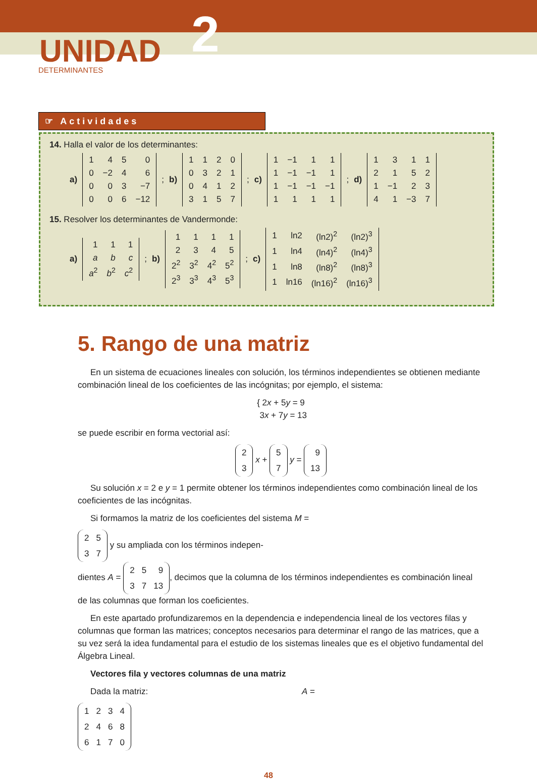UNIDAD 2
DETERMINANTES
☞ Actividades
14. Halla el valor de los determinantes:
a)
| 1 | 4 | 5 | 0 |
| 0 | −2 | 4 | 6 |
| 0 | 0 | 3 | −7 |
| 0 | 0 | 6 | −12 |
; b)
| 1 | 1 | 2 | 0 |
| 0 | 3 | 2 | 1 |
| 0 | 4 | 1 | 2 |
| 3 | 1 | 5 | 7 |
; c)
| 1 | −1 | 1 | 1 |
| 1 | −1 | −1 | 1 |
| 1 | −1 | −1 | −1 |
| 1 | 1 | 1 | 1 |
; d)
| 1 | 3 | 1 | 1 |
| 2 | 1 | 5 | 2 |
| 1 | −1 | 2 | 3 |
| 4 | 1 | −3 | 7 |
15. Resolver los determinantes de Vandermonde:
a)
| 1 | 1 | 1 |
| a | b | c |
| a<sup>2</sup> | b<sup>2</sup> | c<sup>2</sup> |
; b)
| 1 | 1 | 1 | 1 |
| 2 | 3 | 4 | 5 |
| 2<sup>2</sup> | 3<sup>2</sup> | 4<sup>2</sup> | 5<sup>2</sup> |
| 2<sup>3</sup> | 3<sup>3</sup> | 4<sup>3</sup> | 5<sup>3</sup> |
; c)
| 1 | ln2 | (ln2)<sup>2</sup> | (ln2)<sup>3</sup> |
| 1 | ln4 | (ln4)<sup>2</sup> | (ln4)<sup>3</sup> |
| 1 | ln8 | (ln8)<sup>2</sup> | (ln8)<sup>3</sup> |
| 1 | ln16 | (ln16)<sup>2</sup> | (ln16)<sup>3</sup> |
5. Rango de una matriz
En un sistema de ecuaciones lineales con solución, los términos independientes se obtienen mediante combinación lineal de los coeficientes de las incógnitas; por ejemplo, el sistema:
{ 2x + 5y = 9
3x + 7y = 13
se puede escribir en forma vectorial así:
| 2 |
| 3 |
x +
| 5 |
| 7 |
y =
| 9 |
| 13 |
Su solución x = 2 e y = 1 permite obtener los términos independientes como combinación lineal de los coeficientes de las incógnitas.
Si formamos la matriz de los coeficientes del sistema M =
| 2 | 5 |
| 3 | 7 |
y su ampliada con los términos indepen-
dientes A =
| 2 | 5 | 9 |
| 3 | 7 | 13 |
, decimos que la columna de los términos independientes es combinación lineal de las columnas que forman los coeficientes.
En este apartado profundizaremos en la dependencia e independencia lineal de los vectores filas y columnas que forman las matrices; conceptos necesarios para determinar el rango de las matrices, que a su vez será la idea fundamental para el estudio de los sistemas lineales que es el objetivo fundamental del Álgebra Lineal.
Vectores fila y vectores columnas de una matriz
Dada la matriz: A =
| 1 | 2 | 3 | 4 |
| 2 | 4 | 6 | 8 |
| 6 | 1 | 7 | 0 |
48